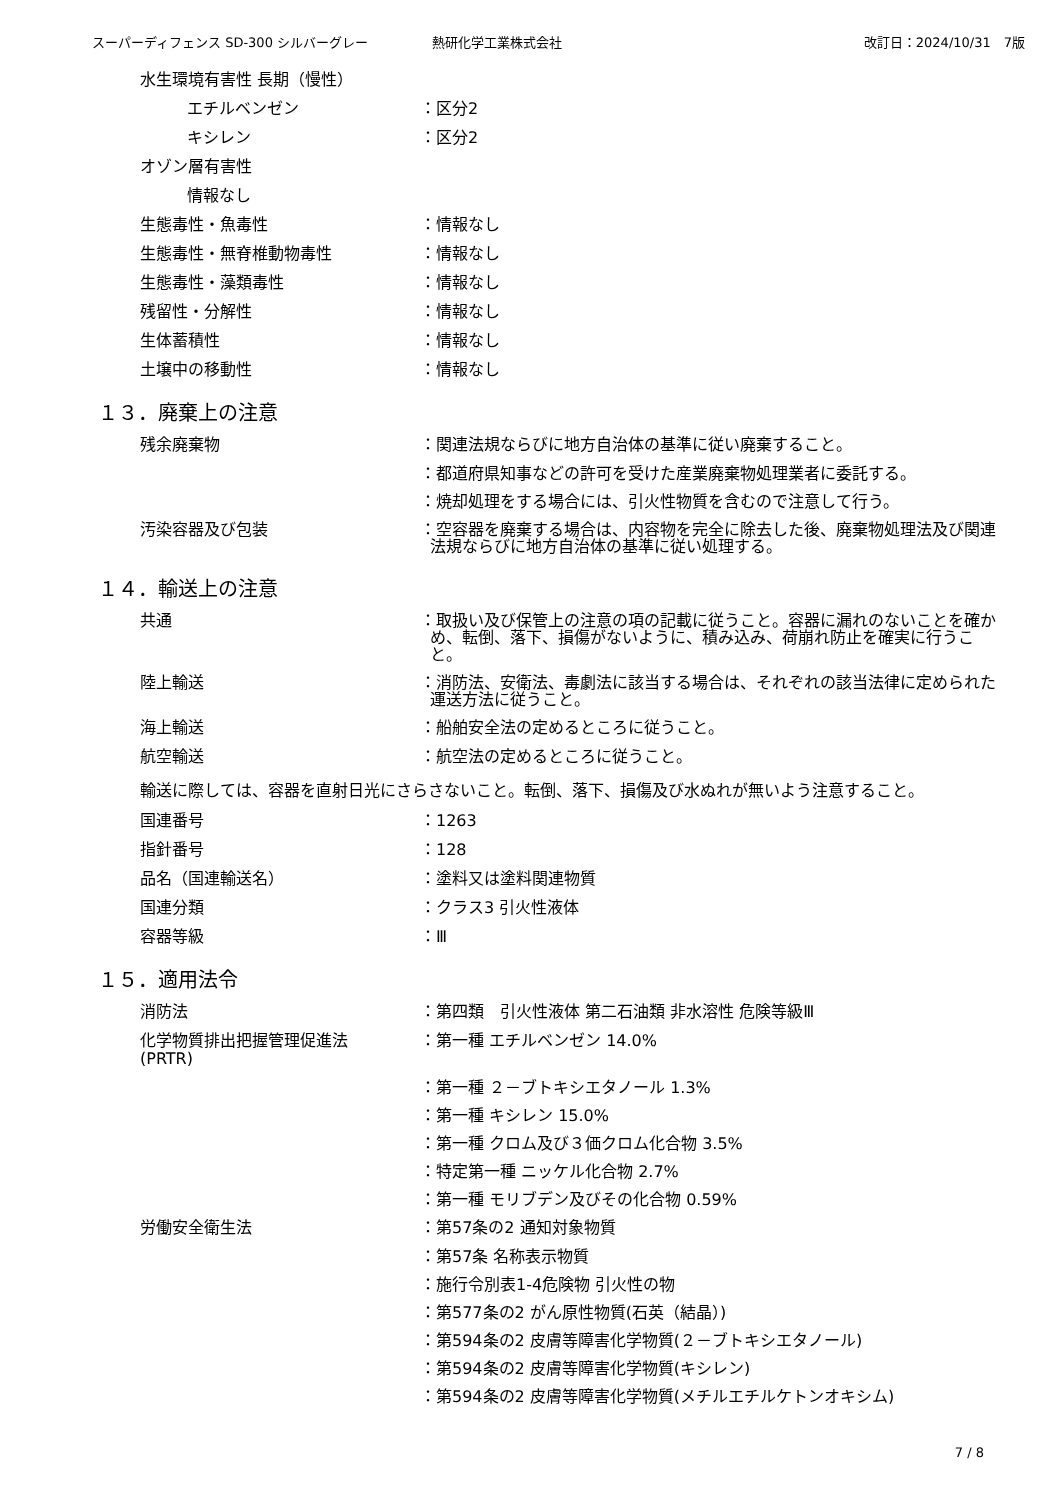スーパーディフェンス SD-300 シルバーグレー 熱研化学工業株式会社 改訂日：2024/10/31　7版
水生環境有害性 長期（慢性）
エチルベンゼン
：区分2
キシレン
：区分2
オゾン層有害性
情報なし
生態毒性・魚毒性
：情報なし
生態毒性・無脊椎動物毒性
：情報なし
生態毒性・藻類毒性
：情報なし
残留性・分解性
：情報なし
生体蓄積性
：情報なし
土壌中の移動性
：情報なし
１３．廃棄上の注意
残余廃棄物
：関連法規ならびに地方自治体の基準に従い廃棄すること。
：都道府県知事などの許可を受けた産業廃棄物処理業者に委託する。
：焼却処理をする場合には、引火性物質を含むので注意して行う。
汚染容器及び包装
：空容器を廃棄する場合は、内容物を完全に除去した後、廃棄物処理法及び関連法規ならびに地方自治体の基準に従い処理する。
１４．輸送上の注意
共通
：取扱い及び保管上の注意の項の記載に従うこと。容器に漏れのないことを確かめ、転倒、落下、損傷がないように、積み込み、荷崩れ防止を確実に行うこと。
陸上輸送
：消防法、安衛法、毒劇法に該当する場合は、それぞれの該当法律に定められた運送方法に従うこと。
海上輸送
：船舶安全法の定めるところに従うこと。
航空輸送
：航空法の定めるところに従うこと。
輸送に際しては、容器を直射日光にさらさないこと。転倒、落下、損傷及び水ぬれが無いよう注意すること。
国連番号
：1263
指針番号
：128
品名（国連輸送名）
：塗料又は塗料関連物質
国連分類
：クラス3 引火性液体
容器等級
：Ⅲ
１５．適用法令
消防法
：第四類　引火性液体 第二石油類 非水溶性 危険等級Ⅲ
化学物質排出把握管理促進法
(PRTR)
：第一種 エチルベンゼン 14.0%
：第一種 ２－ブトキシエタノール 1.3%
：第一種 キシレン 15.0%
：第一種 クロム及び３価クロム化合物 3.5%
：特定第一種 ニッケル化合物 2.7%
：第一種 モリブデン及びその化合物 0.59%
労働安全衛生法
：第57条の2 通知対象物質
：第57条 名称表示物質
：施行令別表1-4危険物 引火性の物
：第577条の2 がん原性物質(石英（結晶）)
：第594条の2 皮膚等障害化学物質(２－ブトキシエタノール)
：第594条の2 皮膚等障害化学物質(キシレン)
：第594条の2 皮膚等障害化学物質(メチルエチルケトンオキシム)
7 / 8